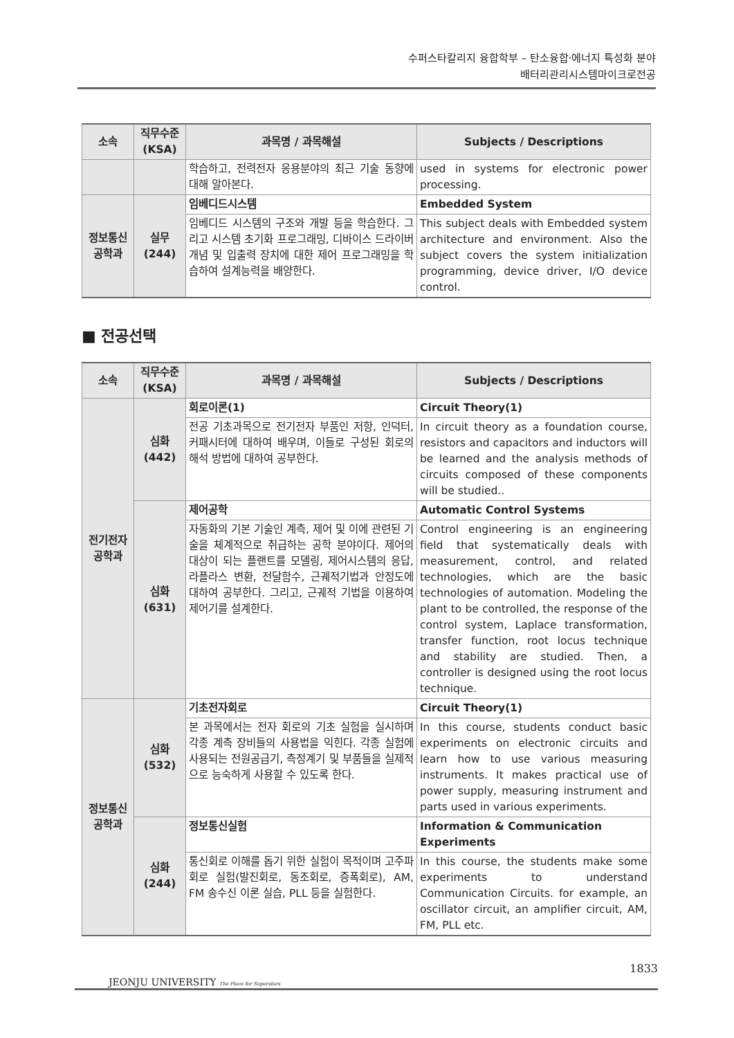수퍼스타칼리지 융합학부 – 탄소융합·에너지 특성화 분야
배터리관리시스템마이크로전공
| 소속 | 직무수준 (KSA) | 과목명 / 과목해설 | Subjects / Descriptions |
| --- | --- | --- | --- |
| | | 학습하고, 전력전자 응용분야의 최근 기술 동향에 대해 알아본다. | used in systems for electronic power processing. |
| 정보통신 공학과 | 실무 (244) | 임베디드시스템 | Embedded System |
| | | 임베디드 시스템의 구조와 개발 등을 학습한다. 그리고 시스템 초기화 프로그래밍, 디바이스 드라이버 개념 및 입출력 장치에 대한 제어 프로그래밍을 학습하여 설계능력을 배양한다. | This subject deals with Embedded system architecture and environment. Also the subject covers the system initialization programming, device driver, I/O device control. |
■ 전공선택
| 소속 | 직무수준 (KSA) | 과목명 / 과목해설 | Subjects / Descriptions |
| --- | --- | --- | --- |
| 전기전자 공학과 | 심화 (442) | 회로이론(1) | Circuit Theory(1) |
| | | 전공 기초과목으로 전기전자 부품인 저항, 인덕터, 커패시터에 대하여 배우며, 이들로 구성된 회로의 해석 방법에 대하여 공부한다. | In circuit theory as a foundation course, resistors and capacitors and inductors will be learned and the analysis methods of circuits composed of these components will be studied.. |
| | 심화 (631) | 제어공학 | Automatic Control Systems |
| | | 자동화의 기본 기술인 계측, 제어 및 이에 관련된 기술을 체계적으로 취급하는 공학 분야이다. 제어의 대상이 되는 플랜트를 모델링, 제어시스템의 응답, 라플라스 변환, 전달함수, 근궤적기법과 안정도에 대하여 공부한다. 그리고, 근궤적 기법을 이용하여 제어기를 설계한다. | Control engineering is an engineering field that systematically deals with measurement, control, and related technologies, which are the basic technologies of automation. Modeling the plant to be controlled, the response of the control system, Laplace transformation, transfer function, root locus technique and stability are studied. Then, a controller is designed using the root locus technique. |
| 정보통신 공학과 | 심화 (532) | 기초전자회로 | Circuit Theory(1) |
| | | 본 과목에서는 전자 회로의 기초 실험을 실시하며 각종 계측 장비들의 사용법을 익힌다. 각종 실험에 사용되는 전원공급기, 측정계기 및 부품들을 실제적으로 능숙하게 사용할 수 있도록 한다. | In this course, students conduct basic experiments on electronic circuits and learn how to use various measuring instruments. It makes practical use of power supply, measuring instrument and parts used in various experiments. |
| | 심화 (244) | 정보통신실험 | Information & Communication Experiments |
| | | 통신회로 이해를 돕기 위한 실험이 목적이며 고주파 회로 실험(발진회로, 동조회로, 증폭회로), AM, FM 송수신 이론 실습, PLL 등을 실험한다. | In this course, the students make some experiments to understand Communication Circuits. for example, an oscillator circuit, an amplifier circuit, AM, FM, PLL etc. |
1833
JEONJU UNIVERSITY The Place for Superstars